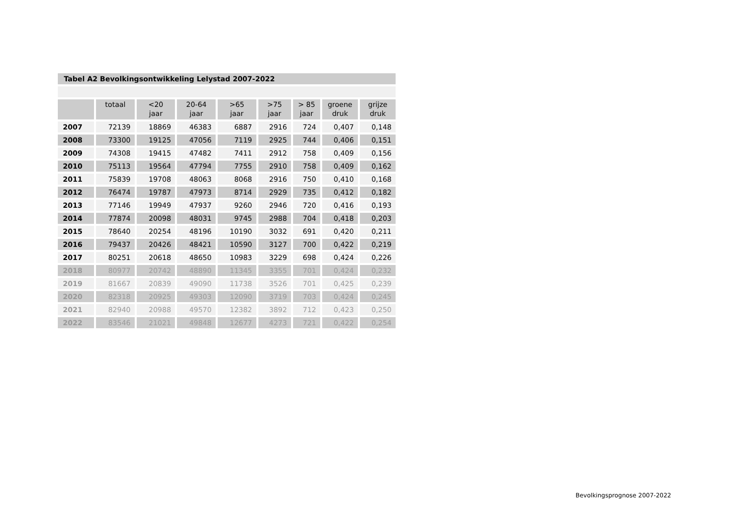Tabel A2 Bevolkingsontwikkeling Lelystad 2007-2022
| | totaal | <20 jaar | 20-64 jaar | >65 jaar | >75 jaar | > 85 jaar | groene druk | grijze druk |
| --- | --- | --- | --- | --- | --- | --- | --- | --- |
| 2007 | 72139 | 18869 | 46383 | 6887 | 2916 | 724 | 0,407 | 0,148 |
| 2008 | 73300 | 19125 | 47056 | 7119 | 2925 | 744 | 0,406 | 0,151 |
| 2009 | 74308 | 19415 | 47482 | 7411 | 2912 | 758 | 0,409 | 0,156 |
| 2010 | 75113 | 19564 | 47794 | 7755 | 2910 | 758 | 0,409 | 0,162 |
| 2011 | 75839 | 19708 | 48063 | 8068 | 2916 | 750 | 0,410 | 0,168 |
| 2012 | 76474 | 19787 | 47973 | 8714 | 2929 | 735 | 0,412 | 0,182 |
| 2013 | 77146 | 19949 | 47937 | 9260 | 2946 | 720 | 0,416 | 0,193 |
| 2014 | 77874 | 20098 | 48031 | 9745 | 2988 | 704 | 0,418 | 0,203 |
| 2015 | 78640 | 20254 | 48196 | 10190 | 3032 | 691 | 0,420 | 0,211 |
| 2016 | 79437 | 20426 | 48421 | 10590 | 3127 | 700 | 0,422 | 0,219 |
| 2017 | 80251 | 20618 | 48650 | 10983 | 3229 | 698 | 0,424 | 0,226 |
| 2018 | 80977 | 20742 | 48890 | 11345 | 3355 | 701 | 0,424 | 0,232 |
| 2019 | 81667 | 20839 | 49090 | 11738 | 3526 | 701 | 0,425 | 0,239 |
| 2020 | 82318 | 20925 | 49303 | 12090 | 3719 | 703 | 0,424 | 0,245 |
| 2021 | 82940 | 20988 | 49570 | 12382 | 3892 | 712 | 0,423 | 0,250 |
| 2022 | 83546 | 21021 | 49848 | 12677 | 4273 | 721 | 0,422 | 0,254 |
Bevolkingsprognose 2007-2022